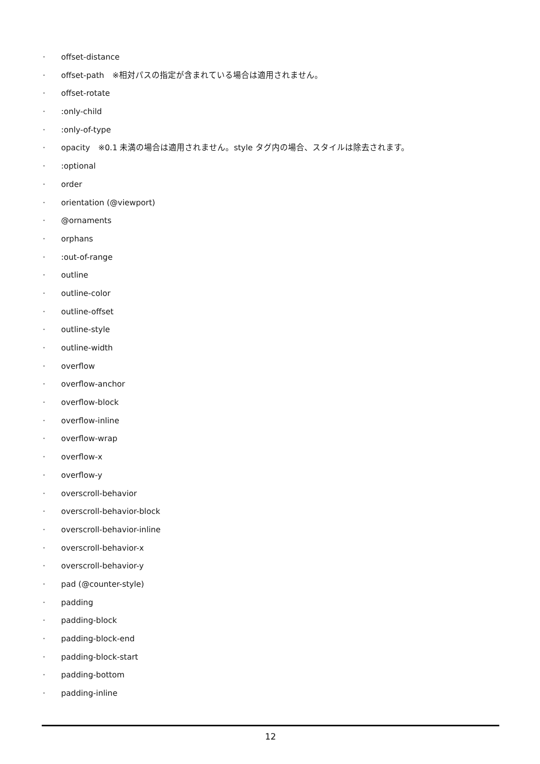· offset-distance
· offset-path　※相対パスの指定が含まれている場合は適用されません。
· offset-rotate
·:only-child
·:only-of-type
· opacity　※0.1 未満の場合は適用されません。style タグ内の場合、スタイルは除去されます。
·:optional
· order
· orientation (@viewport)
· @ornaments
· orphans
·:out-of-range
· outline
· outline-color
· outline-offset
· outline-style
· outline-width
· overflow
· overflow-anchor
· overflow-block
· overflow-inline
· overflow-wrap
· overflow-x
· overflow-y
· overscroll-behavior
· overscroll-behavior-block
· overscroll-behavior-inline
· overscroll-behavior-x
· overscroll-behavior-y
· pad (@counter-style)
· padding
· padding-block
· padding-block-end
· padding-block-start
· padding-bottom
· padding-inline
12